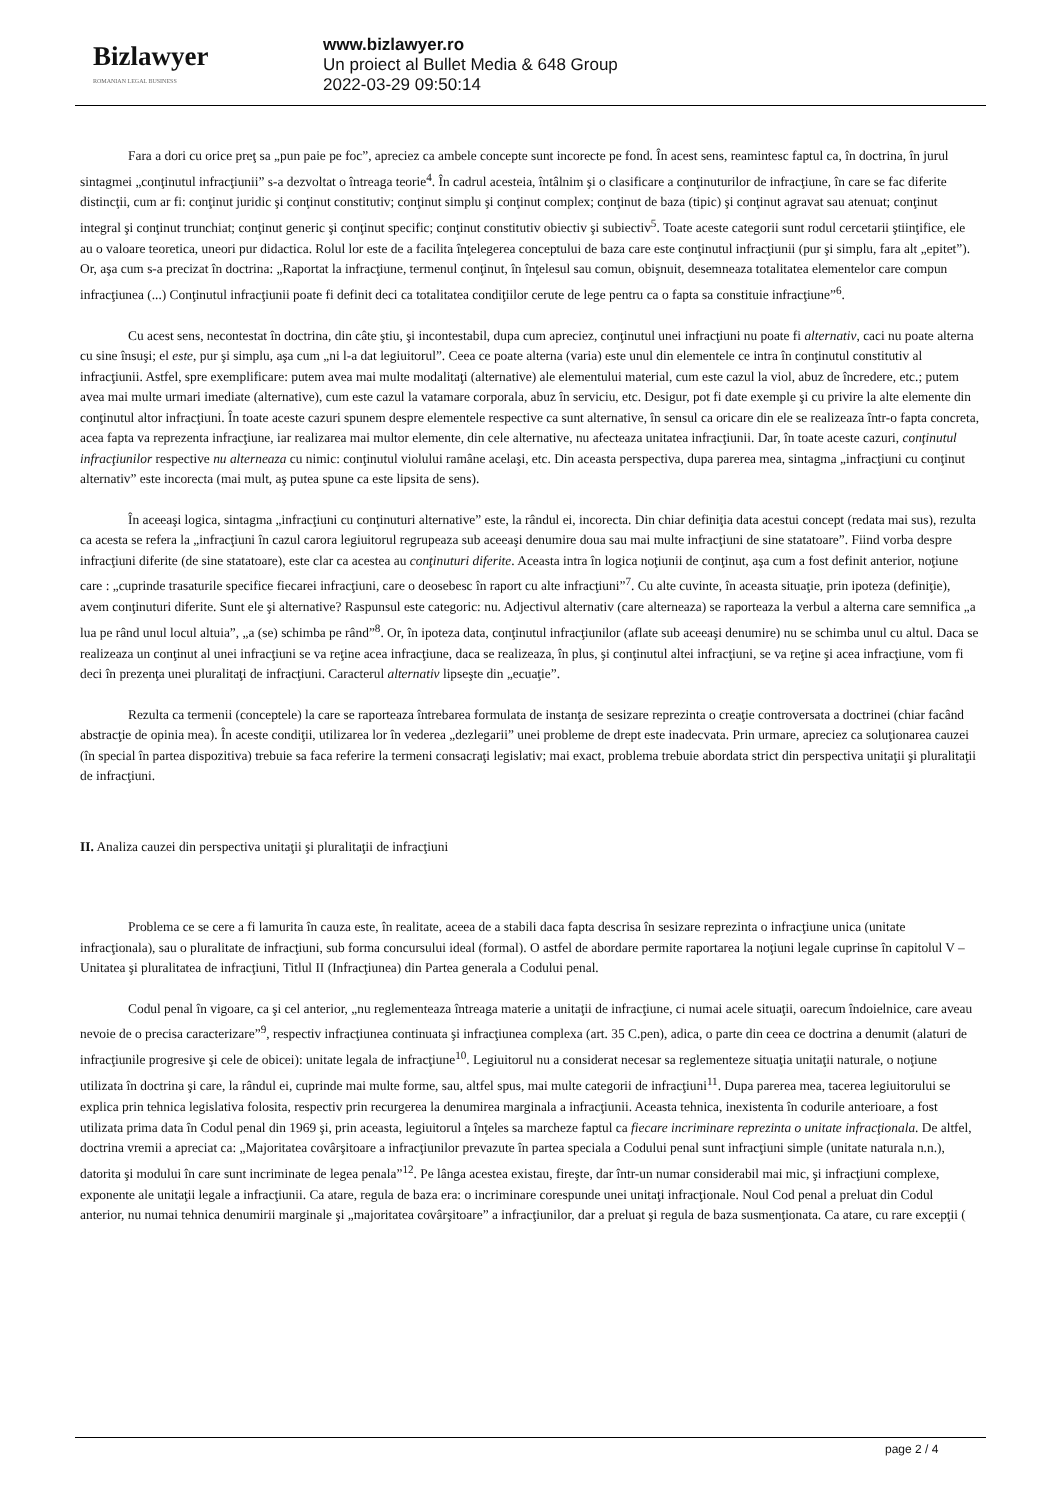Bizlawyer
ROMANIAN LEGAL BUSINESS
www.bizlawyer.ro
Un proiect al Bullet Media & 648 Group
2022-03-29 09:50:14
Fara a dori cu orice preţ sa „pun paie pe foc”, apreciez ca ambele concepte sunt incorecte pe fond. În acest sens, reamintesc faptul ca, în doctrina, în jurul sintagmei „conţinutul infracţiunii” s-a dezvoltat o întreaga teorie<sup>4</sup>. În cadrul acesteia, întâlnim şi o clasificare a conţinuturilor de infracţiune, în care se fac diferite distincţii, cum ar fi: conţinut juridic şi conţinut constitutiv; conţinut simplu şi conţinut complex; conţinut de baza (tipic) şi conţinut agravat sau atenuat; conţinut integral şi conţinut trunchiat; conţinut generic şi conţinut specific; conţinut constitutiv obiectiv şi subiectiv<sup>5</sup>. Toate aceste categorii sunt rodul cercetarii ştiinţifice, ele au o valoare teoretica, uneori pur didactica. Rolul lor este de a facilita înţelegerea conceptului de baza care este conţinutul infracţiunii (pur şi simplu, fara alt „epitet”). Or, aşa cum s-a precizat în doctrina: „Raportat la infracţiune, termenul conţinut, în înţelesul sau comun, obişnuit, desemneaza totalitatea elementelor care compun infracţiunea (...) Conţinutul infracţiunii poate fi definit deci ca totalitatea condiţiilor cerute de lege pentru ca o fapta sa constituie infracţiune”<sup>6</sup>.
Cu acest sens, necontestat în doctrina, din câte ştiu, şi incontestabil, dupa cum apreciez, conţinutul unei infracţiuni nu poate fi alternativ, caci nu poate alterna cu sine însuşi; el este, pur şi simplu, aşa cum „ni l-a dat legiuitorul”. Ceea ce poate alterna (varia) este unul din elementele ce intra în conţinutul constitutiv al infracţiunii. Astfel, spre exemplificare: putem avea mai multe modalitaţi (alternative) ale elementului material, cum este cazul la viol, abuz de încredere, etc.; putem avea mai multe urmari imediate (alternative), cum este cazul la vatamare corporala, abuz în serviciu, etc. Desigur, pot fi date exemple şi cu privire la alte elemente din conţinutul altor infracţiuni. În toate aceste cazuri spunem despre elementele respective ca sunt alternative, în sensul ca oricare din ele se realizeaza într-o fapta concreta, acea fapta va reprezenta infracţiune, iar realizarea mai multor elemente, din cele alternative, nu afecteaza unitatea infracţiunii. Dar, în toate aceste cazuri, conţinutul infracţiunilor respective nu alterneaza cu nimic: conţinutul violului ramâne acelaşi, etc. Din aceasta perspectiva, dupa parerea mea, sintagma „infracţiuni cu conţinut alternativ” este incorecta (mai mult, aş putea spune ca este lipsita de sens).
În aceeaşi logica, sintagma „infracţiuni cu conţinuturi alternative” este, la rândul ei, incorecta. Din chiar definiţia data acestui concept (redata mai sus), rezulta ca acesta se refera la „infracţiuni în cazul carora legiuitorul regrupeaza sub aceeaşi denumire doua sau mai multe infracţiuni de sine statatoare”. Fiind vorba despre infracţiuni diferite (de sine statatoare), este clar ca acestea au conţinuturi diferite. Aceasta intra în logica noţiunii de conţinut, aşa cum a fost definit anterior, noţiune care : „cuprinde trasaturile specifice fiecarei infracţiuni, care o deosebesc în raport cu alte infracţiuni”<sup>7</sup>. Cu alte cuvinte, în aceasta situaţie, prin ipoteza (definiţie), avem conţinuturi diferite. Sunt ele şi alternative? Raspunsul este categoric: nu. Adjectivul alternativ (care alterneaza) se raporteaza la verbul a alterna care semnifica „a lua pe rând unul locul altuia”, „a (se) schimba pe rând”<sup>8</sup>. Or, în ipoteza data, conţinutul infracţiunilor (aflate sub aceeaşi denumire) nu se schimba unul cu altul. Daca se realizeaza un conţinut al unei infracţiuni se va reţine acea infracţiune, daca se realizeaza, în plus, şi conţinutul altei infracţiuni, se va reţine şi acea infracţiune, vom fi deci în prezenţa unei pluralitaţi de infracţiuni. Caracterul alternativ lipseşte din „ecuaţie”.
Rezulta ca termenii (conceptele) la care se raporteaza întrebarea formulata de instanţa de sesizare reprezinta o creaţie controversata a doctrinei (chiar facând abstracţie de opinia mea). În aceste condiţii, utilizarea lor în vederea „dezlegarii” unei probleme de drept este inadecvata. Prin urmare, apreciez ca soluţionarea cauzei (în special în partea dispozitiva) trebuie sa faca referire la termeni consacraţi legislativ; mai exact, problema trebuie abordata strict din perspectiva unitaţii şi pluralitaţii de infracţiuni.
II. Analiza cauzei din perspectiva unitaţii şi pluralitaţii de infracţiuni
Problema ce se cere a fi lamurita în cauza este, în realitate, aceea de a stabili daca fapta descrisa în sesizare reprezinta o infracţiune unica (unitate infracţionala), sau o pluralitate de infracţiuni, sub forma concursului ideal (formal). O astfel de abordare permite raportarea la noţiuni legale cuprinse în capitolul V – Unitatea şi pluralitatea de infracţiuni, Titlul II (Infracţiunea) din Partea generala a Codului penal.
Codul penal în vigoare, ca şi cel anterior, „nu reglementeaza întreaga materie a unitaţii de infracţiune, ci numai acele situaţii, oarecum îndoielnice, care aveau nevoie de o precisa caracterizare”<sup>9</sup>, respectiv infracţiunea continuata şi infracţiunea complexa (art. 35 C.pen), adica, o parte din ceea ce doctrina a denumit (alaturi de infracţiunile progresive şi cele de obicei): unitate legala de infracţiune<sup>10</sup>. Legiuitorul nu a considerat necesar sa reglementeze situaţia unitaţii naturale, o noţiune utilizata în doctrina şi care, la rândul ei, cuprinde mai multe forme, sau, altfel spus, mai multe categorii de infracţiuni<sup>11</sup>. Dupa parerea mea, tacerea legiuitorului se explica prin tehnica legislativa folosita, respectiv prin recurgerea la denumirea marginala a infracţiunii. Aceasta tehnica, inexistenta în codurile anterioare, a fost utilizata prima data în Codul penal din 1969 şi, prin aceasta, legiuitorul a înţeles sa marcheze faptul ca fiecare incriminare reprezinta o unitate infracţionala. De altfel, doctrina vremii a apreciat ca: „Majoritatea covârşitoare a infracţiunilor prevazute în partea speciala a Codului penal sunt infracţiuni simple (unitate naturala n.n.), datorita şi modului în care sunt incriminate de legea penala”<sup>12</sup>. Pe lânga acestea existau, fireşte, dar într-un numar considerabil mai mic, şi infracţiuni complexe, exponente ale unitaţii legale a infracţiunii. Ca atare, regula de baza era: o incriminare corespunde unei unitaţi infracţionale. Noul Cod penal a preluat din Codul anterior, nu numai tehnica denumirii marginale şi „majoritatea covârşitoare” a infracţiunilor, dar a preluat şi regula de baza susmenţionata. Ca atare, cu rare excepţii (
page 2 / 4